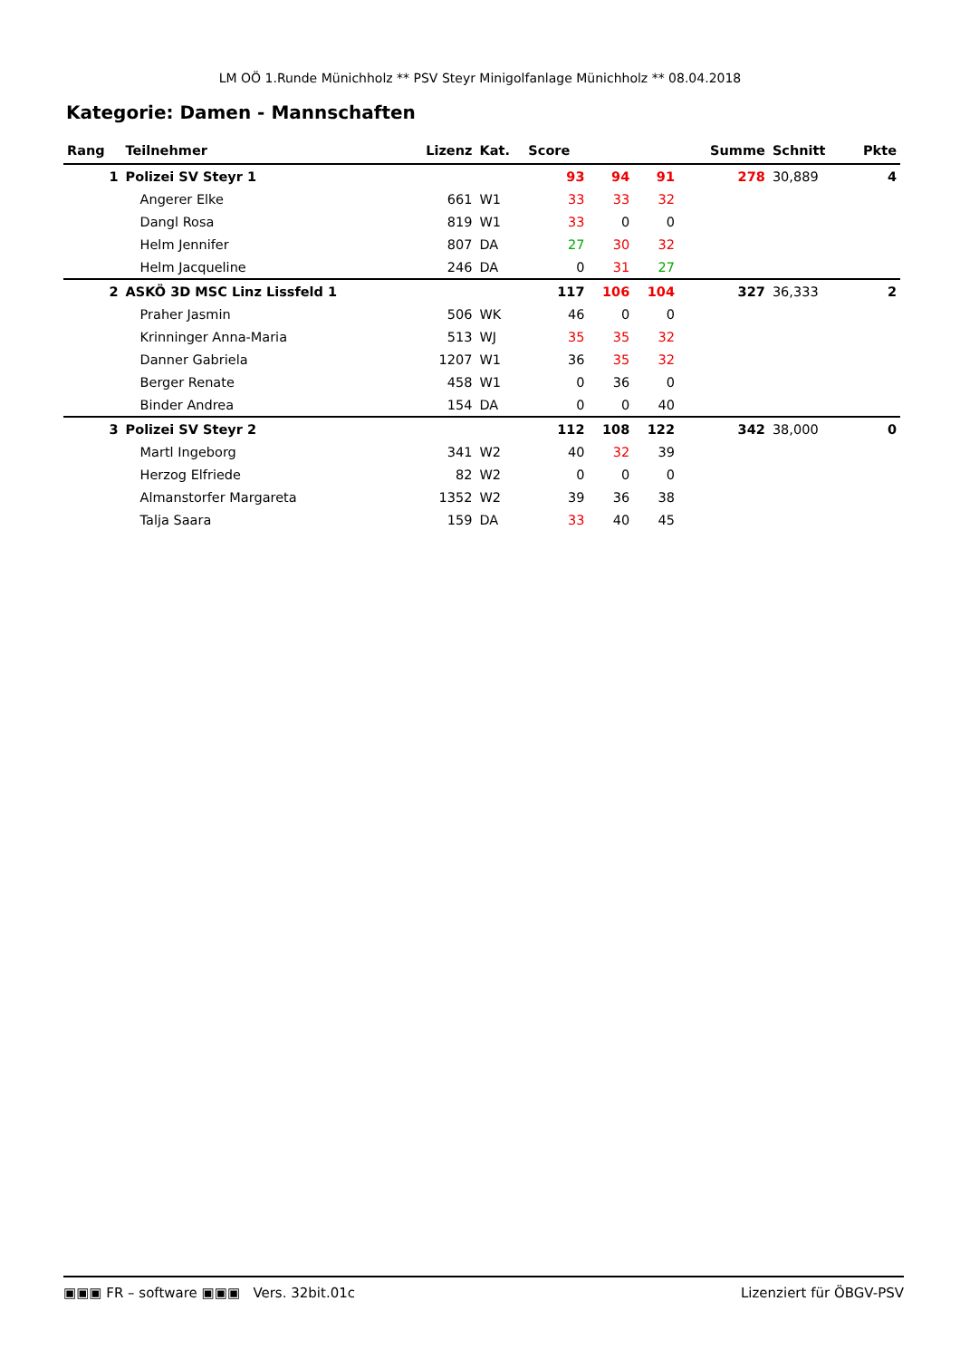LM OÖ 1.Runde Münichholz ** PSV Steyr Minigolfanlage Münichholz ** 08.04.2018
Kategorie: Damen - Mannschaften
| Rang | Teilnehmer | Lizenz | Kat. | Score | | | | Summe | Schnitt | Pkte |
| --- | --- | --- | --- | --- | --- | --- | --- | --- | --- | --- |
| 1 | Polizei SV Steyr 1 | | | 93 | 94 | 91 | | 278 | 30,889 | 4 |
| | Angerer Elke | 661 | W1 | 33 | 33 | 32 | | | | |
| | Dangl Rosa | 819 | W1 | 33 | 0 | 0 | | | | |
| | Helm Jennifer | 807 | DA | 27 | 30 | 32 | | | | |
| | Helm Jacqueline | 246 | DA | 0 | 31 | 27 | | | | |
| 2 | ASKÖ 3D MSC Linz Lissfeld 1 | | | 117 | 106 | 104 | | 327 | 36,333 | 2 |
| | Praher Jasmin | 506 | WK | 46 | 0 | 0 | | | | |
| | Krinninger Anna-Maria | 513 | WJ | 35 | 35 | 32 | | | | |
| | Danner Gabriela | 1207 | W1 | 36 | 35 | 32 | | | | |
| | Berger Renate | 458 | W1 | 0 | 36 | 0 | | | | |
| | Binder Andrea | 154 | DA | 0 | 0 | 40 | | | | |
| 3 | Polizei SV Steyr 2 | | | 112 | 108 | 122 | | 342 | 38,000 | 0 |
| | Martl Ingeborg | 341 | W2 | 40 | 32 | 39 | | | | |
| | Herzog Elfriede | 82 | W2 | 0 | 0 | 0 | | | | |
| | Almanstorfer Margareta | 1352 | W2 | 39 | 36 | 38 | | | | |
| | Talja Saara | 159 | DA | 33 | 40 | 45 | | | | |
▣▣▣ FR – software ▣▣▣ Vers. 32bit.01c Lizenziert für ÖBGV-PSV